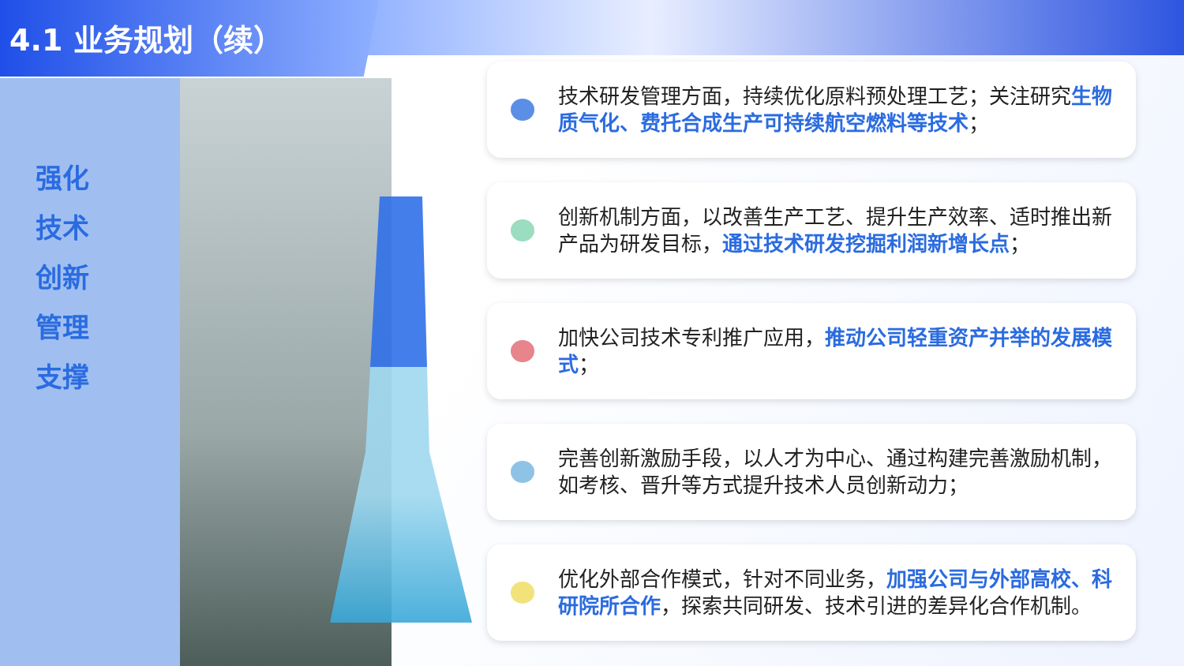4.1 业务规划（续）
强化
技术
创新
管理
支撑
技术研发管理方面，持续优化原料预处理工艺；关注研究生物质气化、费托合成生产可持续航空燃料等技术；
创新机制方面，以改善生产工艺、提升生产效率、适时推出新产品为研发目标，通过技术研发挖掘利润新增长点；
加快公司技术专利推广应用，推动公司轻重资产并举的发展模式；
完善创新激励手段，以人才为中心、通过构建完善激励机制，如考核、晋升等方式提升技术人员创新动力；
优化外部合作模式，针对不同业务，加强公司与外部高校、科研院所合作，探索共同研发、技术引进的差异化合作机制。